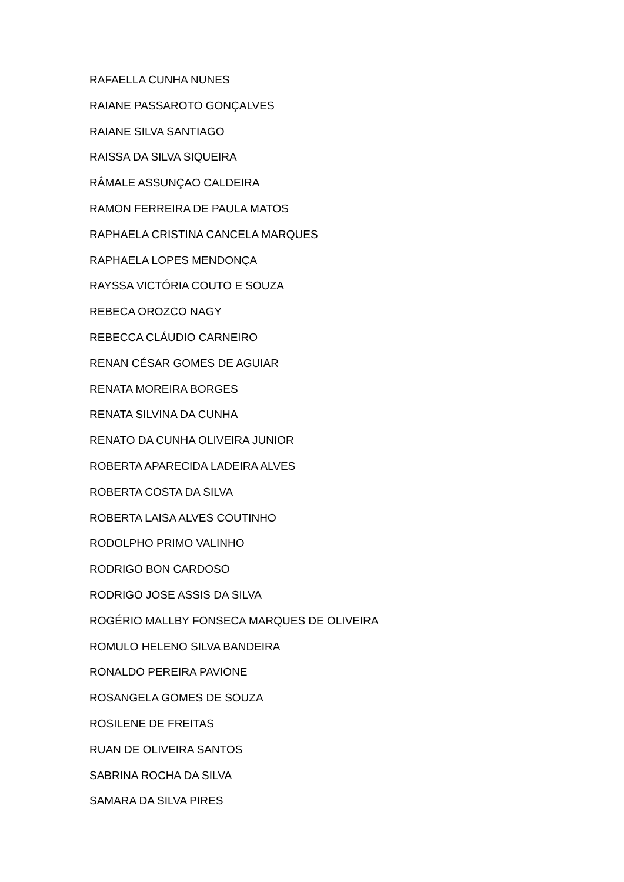RAFAELLA CUNHA NUNES
RAIANE PASSAROTO GONÇALVES
RAIANE SILVA SANTIAGO
RAISSA DA SILVA SIQUEIRA
RÂMALE ASSUNÇAO CALDEIRA
RAMON FERREIRA DE PAULA MATOS
RAPHAELA CRISTINA CANCELA MARQUES
RAPHAELA LOPES MENDONÇA
RAYSSA VICTÓRIA COUTO E SOUZA
REBECA OROZCO NAGY
REBECCA CLÁUDIO CARNEIRO
RENAN CÉSAR GOMES DE AGUIAR
RENATA MOREIRA BORGES
RENATA SILVINA DA CUNHA
RENATO DA CUNHA OLIVEIRA JUNIOR
ROBERTA APARECIDA LADEIRA ALVES
ROBERTA COSTA DA SILVA
ROBERTA LAISA ALVES COUTINHO
RODOLPHO PRIMO VALINHO
RODRIGO BON CARDOSO
RODRIGO JOSE ASSIS DA SILVA
ROGÉRIO MALLBY FONSECA MARQUES DE OLIVEIRA
ROMULO HELENO SILVA BANDEIRA
RONALDO PEREIRA PAVIONE
ROSANGELA GOMES DE SOUZA
ROSILENE DE FREITAS
RUAN DE OLIVEIRA SANTOS
SABRINA ROCHA DA SILVA
SAMARA DA SILVA PIRES